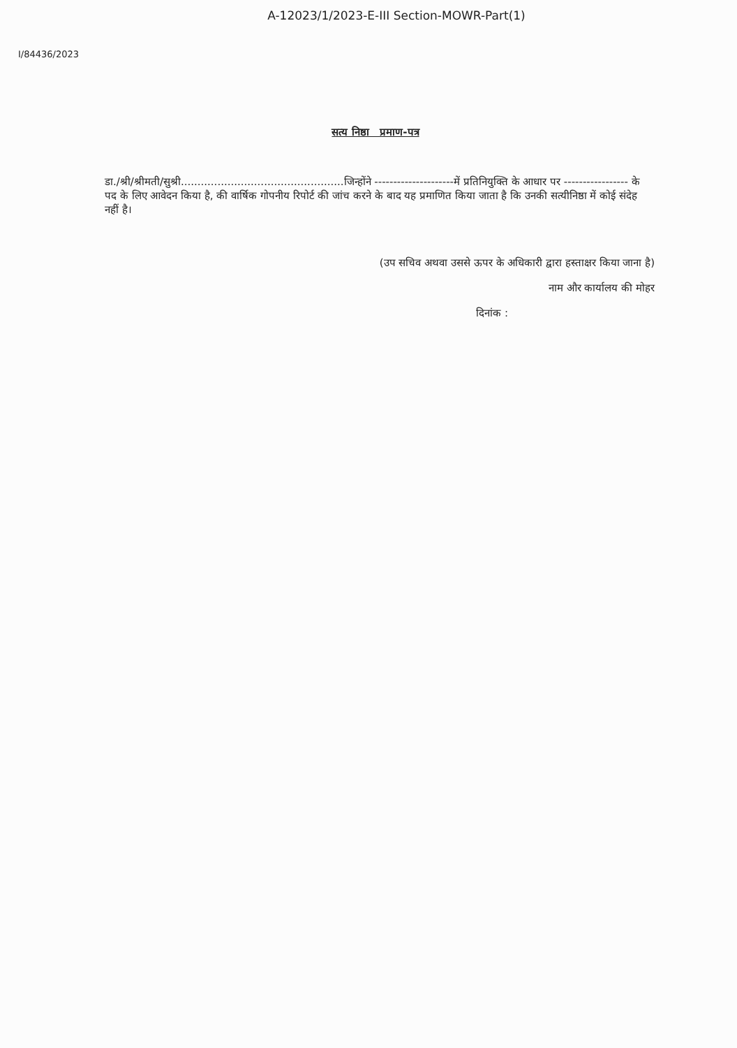A-12023/1/2023-E-III Section-MOWR-Part(1)
I/84436/2023
सत्य निष्ठा प्रमाण-पत्र
डा./श्री/श्रीमती/सुश्री.................................................जिन्होंने ---------------------में प्रतिनियुक्ति के आधार पर ----------------- के पद के लिए आवेदन किया है, की वार्षिक गोपनीय रिपोर्ट की जांच करने के बाद यह प्रमाणित किया जाता है कि उनकी सत्यीनिष्ठा में कोई संदेह नहीं है।
(उप सचिव अथवा उससे ऊपर के अधिकारी द्वारा हस्ताक्षर किया जाना है)
नाम और कार्यालय की मोहर
दिनांक :